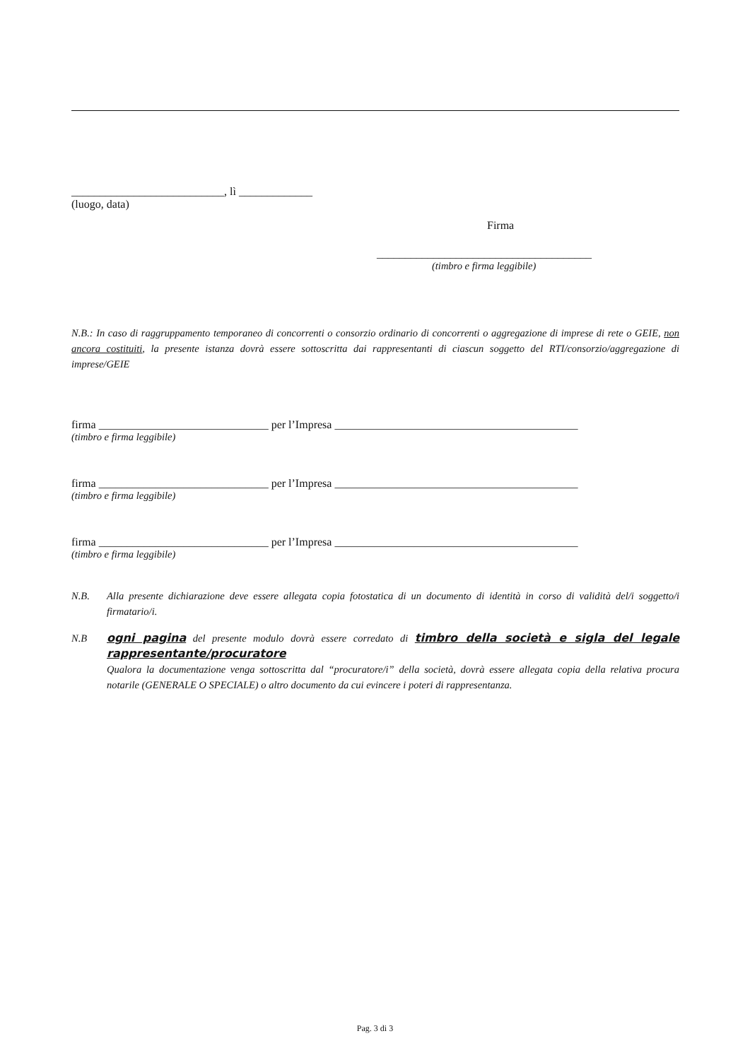___________________________, lì _____________
(luogo, data)
Firma
______________________________________
(timbro e firma leggibile)
N.B.: In caso di raggruppamento temporaneo di concorrenti o consorzio ordinario di concorrenti o aggregazione di imprese di rete o GEIE, non ancora costituiti, la presente istanza dovrà essere sottoscritta dai rappresentanti di ciascun soggetto del RTI/consorzio/aggregazione di imprese/GEIE
firma ______________________________ per l’Impresa ___________________________________________
(timbro e firma leggibile)
firma ______________________________ per l’Impresa ___________________________________________
(timbro e firma leggibile)
firma ______________________________ per l’Impresa ___________________________________________
(timbro e firma leggibile)
N.B. Alla presente dichiarazione deve essere allegata copia fotostatica di un documento di identità in corso di validità del/i soggetto/i firmatario/i.
N.B ogni pagina del presente modulo dovrà essere corredato di timbro della società e sigla del legale rappresentante/procuratore
Qualora la documentazione venga sottoscritta dal “procuratore/i” della società, dovrà essere allegata copia della relativa procura notarile (GENERALE O SPECIALE) o altro documento da cui evincere i poteri di rappresentanza.
Pag. 3 di 3